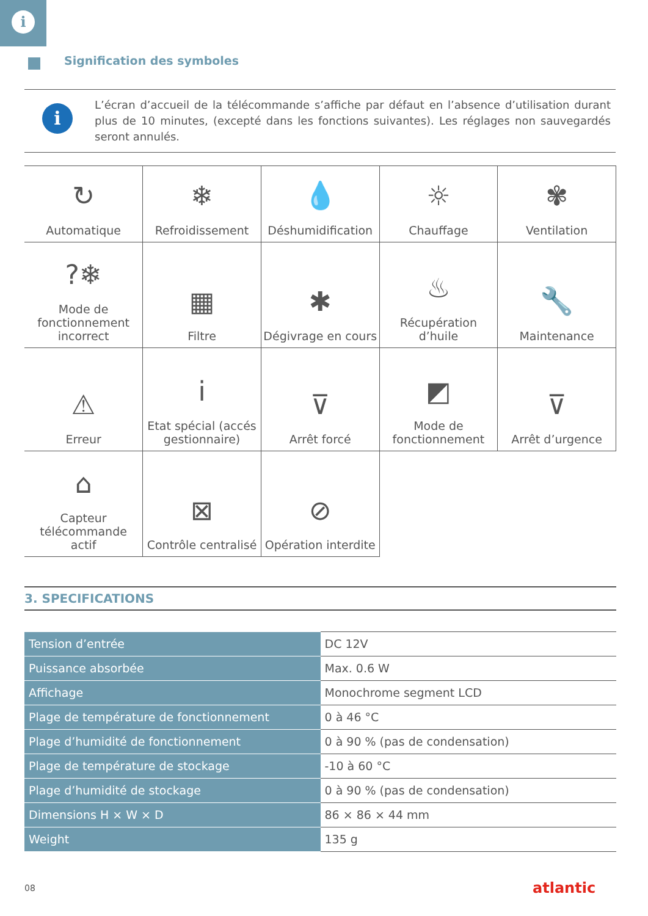i
Signification des symboles
i
L’écran d’accueil de la télécommande s’affiche par défaut en l’absence d’utilisation durant plus de 10 minutes, (excepté dans les fonctions suivantes). Les réglages non sauvegardés seront annulés.
| ↻ Automatique | ❄ Refroidissement | 💧 Déshumidification | ☼ Chauffage | ✾ Ventilation |
| ?❄ Mode de fonctionnement incorrect | ▦ Filtre | ✱ Dégivrage en cours | ♨ Récupération d’huile | 🔧 Maintenance |
| ⚠ Erreur | i Etat spécial (accés gestionnaire) | ⊽ Arrêt forcé | ◩ Mode de fonctionnement | ⊽ Arrêt d’urgence |
| ⌂ Capteur télécommande actif | ⊠ Contrôle centralisé | ⊘ Opération interdite | | |
3. SPECIFICATIONS
| Tension d’entrée | DC 12V |
| Puissance absorbée | Max. 0.6 W |
| Affichage | Monochrome segment LCD |
| Plage de température de fonctionnement | 0 à 46 °C |
| Plage d’humidité de fonctionnement | 0 à 90 % (pas de condensation) |
| Plage de température de stockage | -10 à 60 °C |
| Plage d’humidité de stockage | 0 à 90 % (pas de condensation) |
| Dimensions H × W × D | 86 × 86 × 44 mm |
| Weight | 135 g |
08 atlantic